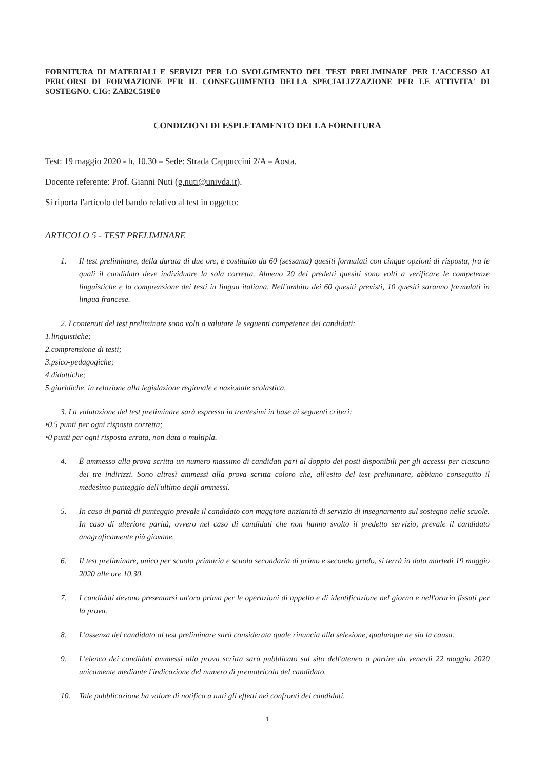FORNITURA DI MATERIALI E SERVIZI PER LO SVOLGIMENTO DEL TEST PRELIMINARE PER L'ACCESSO AI PERCORSI DI FORMAZIONE PER IL CONSEGUIMENTO DELLA SPECIALIZZAZIONE PER LE ATTIVITA' DI SOSTEGNO. CIG: ZAB2C519E0
CONDIZIONI DI ESPLETAMENTO DELLA FORNITURA
Test: 19 maggio 2020 - h. 10.30 – Sede: Strada Cappuccini 2/A – Aosta.
Docente referente: Prof. Gianni Nuti (g.nuti@univda.it).
Si riporta l'articolo del bando relativo al test in oggetto:
ARTICOLO 5 - TEST PRELIMINARE
1. Il test preliminare, della durata di due ore, è costituito da 60 (sessanta) quesiti formulati con cinque opzioni di risposta, fra le quali il candidato deve individuare la sola corretta. Almeno 20 dei predetti quesiti sono volti a verificare le competenze linguistiche e la comprensione dei testi in lingua italiana. Nell'ambito dei 60 quesiti previsti, 10 quesiti saranno formulati in lingua francese.
2. I contenuti del test preliminare sono volti a valutare le seguenti competenze dei candidati:
1.linguistiche;
2.comprensione di testi;
3.psico-pedagogiche;
4.didattiche;
5.giuridiche, in relazione alla legislazione regionale e nazionale scolastica.
3. La valutazione del test preliminare sarà espressa in trentesimi in base ai seguenti criteri:
•0,5 punti per ogni risposta corretta;
•0 punti per ogni risposta errata, non data o multipla.
4. È ammesso alla prova scritta un numero massimo di candidati pari al doppio dei posti disponibili per gli accessi per ciascuno dei tre indirizzi. Sono altresì ammessi alla prova scritta coloro che, all'esito del test preliminare, abbiano conseguito il medesimo punteggio dell'ultimo degli ammessi.
5. In caso di parità di punteggio prevale il candidato con maggiore anzianità di servizio di insegnamento sul sostegno nelle scuole. In caso di ulteriore parità, ovvero nel caso di candidati che non hanno svolto il predetto servizio, prevale il candidato anagraficamente più giovane.
6. Il test preliminare, unico per scuola primaria e scuola secondaria di primo e secondo grado, si terrà in data martedì 19 maggio 2020 alle ore 10.30.
7. I candidati devono presentarsi un'ora prima per le operazioni di appello e di identificazione nel giorno e nell'orario fissati per la prova.
8. L'assenza del candidato al test preliminare sarà considerata quale rinuncia alla selezione, qualunque ne sia la causa.
9. L'elenco dei candidati ammessi alla prova scritta sarà pubblicato sul sito dell'ateneo a partire da venerdì 22 maggio 2020 unicamente mediante l'indicazione del numero di prematricola del candidato.
10. Tale pubblicazione ha valore di notifica a tutti gli effetti nei confronti dei candidati.
1